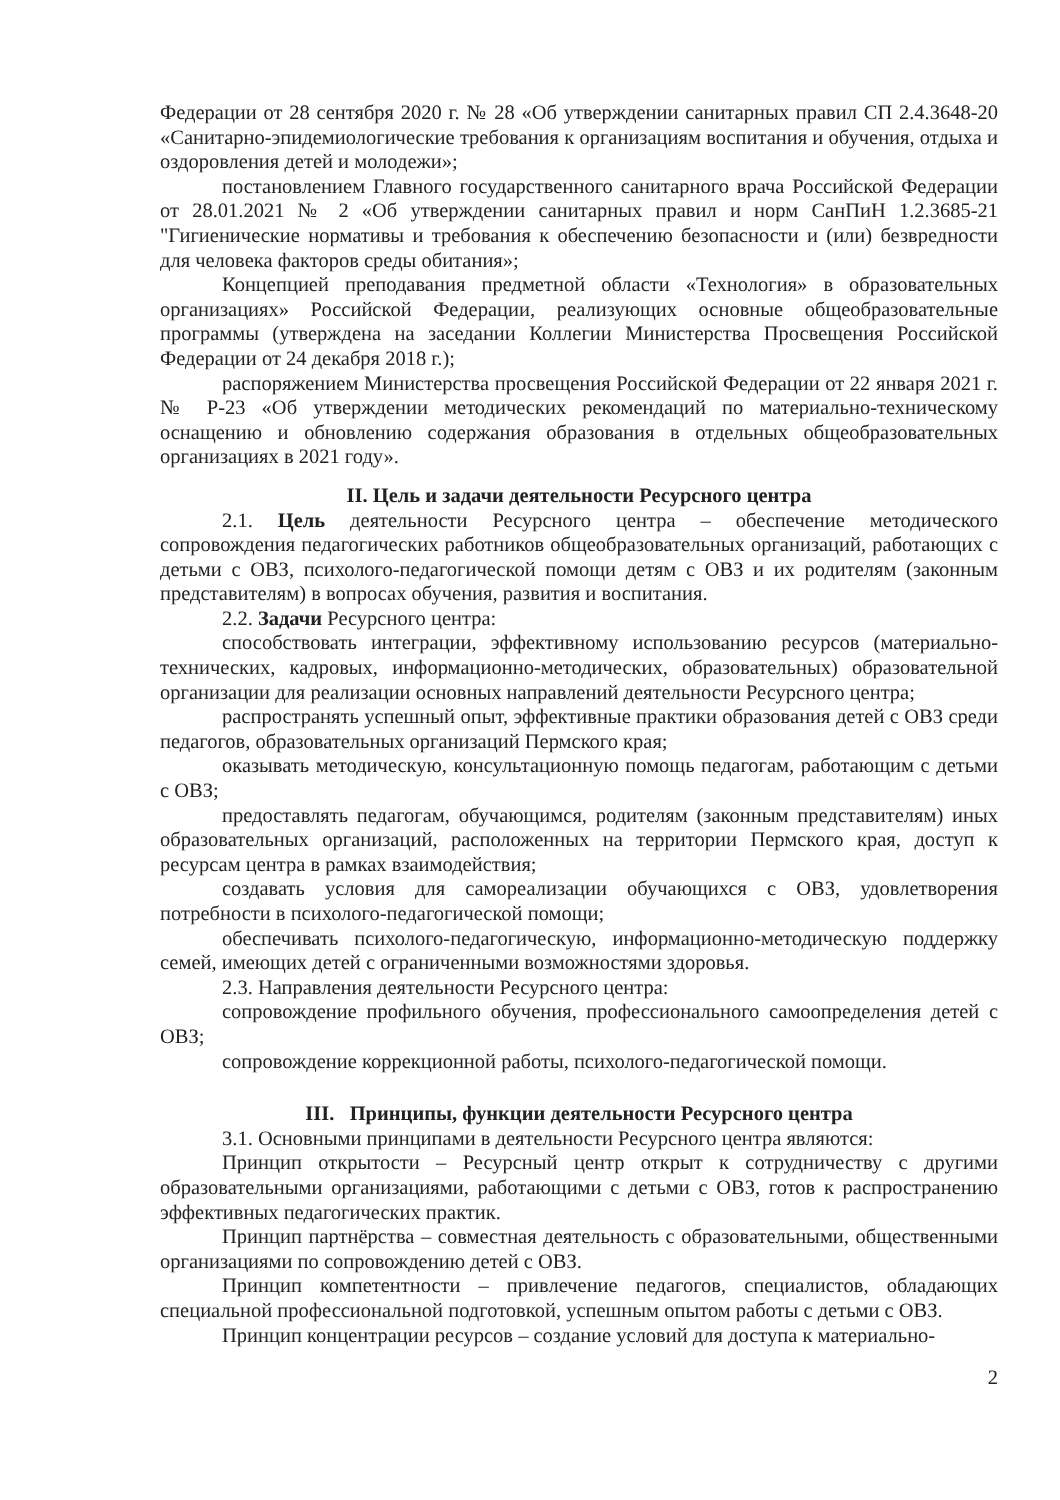Федерации от 28 сентября 2020 г. № 28 «Об утверждении санитарных правил СП 2.4.3648-20 «Санитарно-эпидемиологические требования к организациям воспитания и обучения, отдыха и оздоровления детей и молодежи»;
постановлением Главного государственного санитарного врача Российской Федерации от 28.01.2021 № 2 «Об утверждении санитарных правил и норм СанПиН 1.2.3685-21 "Гигиенические нормативы и требования к обеспечению безопасности и (или) безвредности для человека факторов среды обитания»;
Концепцией преподавания предметной области «Технология» в образовательных организациях» Российской Федерации, реализующих основные общеобразовательные программы (утверждена на заседании Коллегии Министерства Просвещения Российской Федерации от 24 декабря 2018 г.);
распоряжением Министерства просвещения Российской Федерации от 22 января 2021 г. № Р-23 «Об утверждении методических рекомендаций по материально-техническому оснащению и обновлению содержания образования в отдельных общеобразовательных организациях в 2021 году».
II. Цель и задачи деятельности Ресурсного центра
2.1. Цель деятельности Ресурсного центра – обеспечение методического сопровождения педагогических работников общеобразовательных организаций, работающих с детьми с ОВЗ, психолого-педагогической помощи детям с ОВЗ и их родителям (законным представителям) в вопросах обучения, развития и воспитания.
2.2. Задачи Ресурсного центра:
способствовать интеграции, эффективному использованию ресурсов (материально-технических, кадровых, информационно-методических, образовательных) образовательной организации для реализации основных направлений деятельности Ресурсного центра;
распространять успешный опыт, эффективные практики образования детей с ОВЗ среди педагогов, образовательных организаций Пермского края;
оказывать методическую, консультационную помощь педагогам, работающим с детьми с ОВЗ;
предоставлять педагогам, обучающимся, родителям (законным представителям) иных образовательных организаций, расположенных на территории Пермского края, доступ к ресурсам центра в рамках взаимодействия;
создавать условия для самореализации обучающихся с ОВЗ, удовлетворения потребности в психолого-педагогической помощи;
обеспечивать психолого-педагогическую, информационно-методическую поддержку семей, имеющих детей с ограниченными возможностями здоровья.
2.3. Направления деятельности Ресурсного центра:
сопровождение профильного обучения, профессионального самоопределения детей с ОВЗ;
сопровождение коррекционной работы, психолого-педагогической помощи.
III. Принципы, функции деятельности Ресурсного центра
3.1. Основными принципами в деятельности Ресурсного центра являются:
Принцип открытости – Ресурсный центр открыт к сотрудничеству с другими образовательными организациями, работающими с детьми с ОВЗ, готов к распространению эффективных педагогических практик.
Принцип партнёрства – совместная деятельность с образовательными, общественными организациями по сопровождению детей с ОВЗ.
Принцип компетентности – привлечение педагогов, специалистов, обладающих специальной профессиональной подготовкой, успешным опытом работы с детьми с ОВЗ.
Принцип концентрации ресурсов – создание условий для доступа к материально-
2